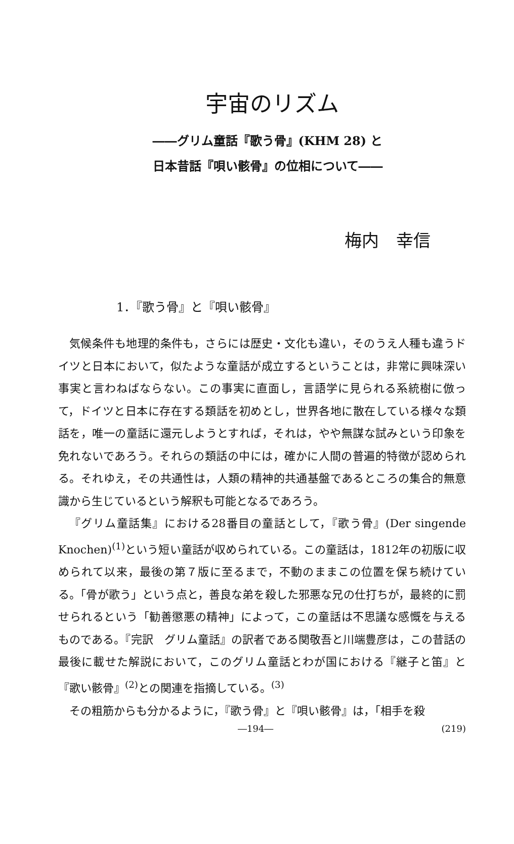宇宙のリズム
――グリム童話『歌う骨』(KHM 28) と
日本昔話『唄い骸骨』の位相について――
梅内　幸信
1．『歌う骨』と『唄い骸骨』
気候条件も地理的条件も，さらには歴史・文化も違い，そのうえ人種も違うドイツと日本において，似たような童話が成立するということは，非常に興味深い事実と言わねばならない。この事実に直面し，言語学に見られる系統樹に倣って，ドイツと日本に存在する類話を初めとし，世界各地に散在している様々な類話を，唯一の童話に還元しようとすれば，それは，やや無謀な試みという印象を免れないであろう。それらの類話の中には，確かに人間の普遍的特徴が認められる。それゆえ，その共通性は，人類の精神的共通基盤であるところの集合的無意識から生じているという解釈も可能となるであろう。
『グリム童話集』における28番目の童話として，『歌う骨』(Der singende Knochen)<sup>(1)</sup>という短い童話が収められている。この童話は，1812年の初版に収められて以来，最後の第７版に至るまで，不動のままこの位置を保ち続けている。「骨が歌う」という点と，善良な弟を殺した邪悪な兄の仕打ちが，最終的に罰せられるという「勧善懲悪の精神」によって，この童話は不思議な感慨を与えるものである。『完訳　グリム童話』の訳者である関敬吾と川端豊彦は，この昔話の最後に載せた解説において，このグリム童話とわが国における『継子と笛』と『歌い骸骨』<sup>(2)</sup>との関連を指摘している。<sup>(3)</sup>
その粗筋からも分かるように，『歌う骨』と『唄い骸骨』は，「相手を殺
―194― (219)